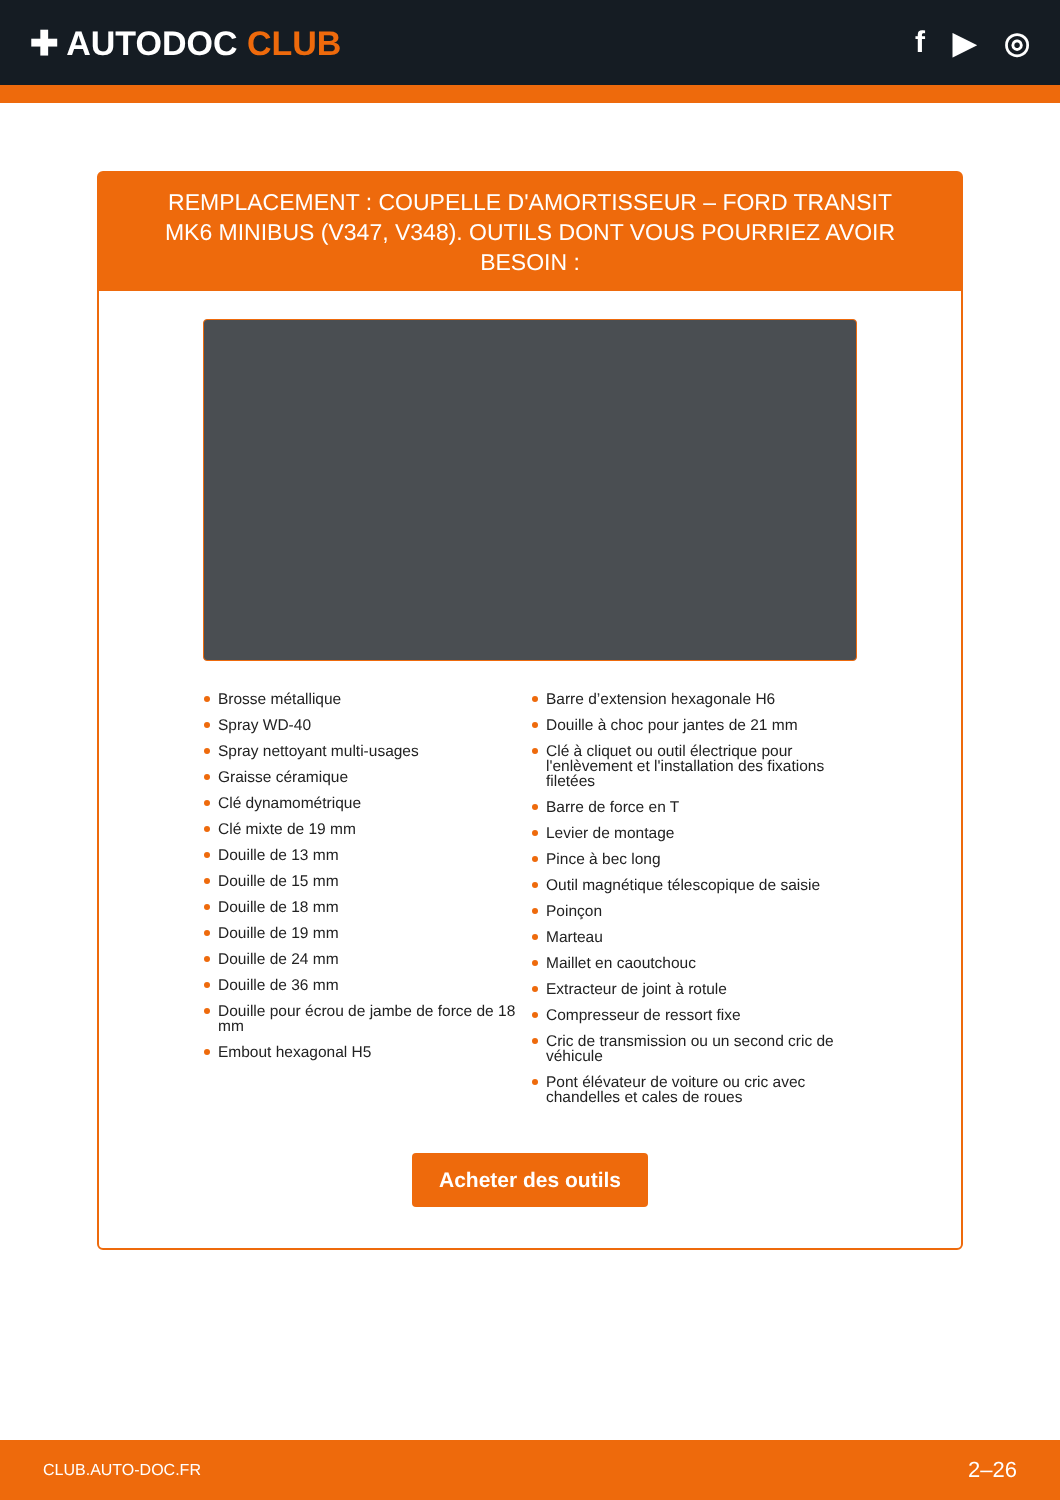✚ AUTODOC CLUB f ▶ ◎
REMPLACEMENT : COUPELLE D'AMORTISSEUR – FORD TRANSIT MK6 MINIBUS (V347, V348). OUTILS DONT VOUS POURRIEZ AVOIR BESOIN :
Brosse métallique
Spray WD-40
Spray nettoyant multi-usages
Graisse céramique
Clé dynamométrique
Clé mixte de 19 mm
Douille de 13 mm
Douille de 15 mm
Douille de 18 mm
Douille de 19 mm
Douille de 24 mm
Douille de 36 mm
Douille pour écrou de jambe de force de 18 mm
Embout hexagonal H5
Barre d’extension hexagonale H6
Douille à choc pour jantes de 21 mm
Clé à cliquet ou outil électrique pour l'enlèvement et l'installation des fixations filetées
Barre de force en T
Levier de montage
Pince à bec long
Outil magnétique télescopique de saisie
Poinçon
Marteau
Maillet en caoutchouc
Extracteur de joint à rotule
Compresseur de ressort fixe
Cric de transmission ou un second cric de véhicule
Pont élévateur de voiture ou cric avec chandelles et cales de roues
Acheter des outils
CLUB.AUTO-DOC.FR 2–26